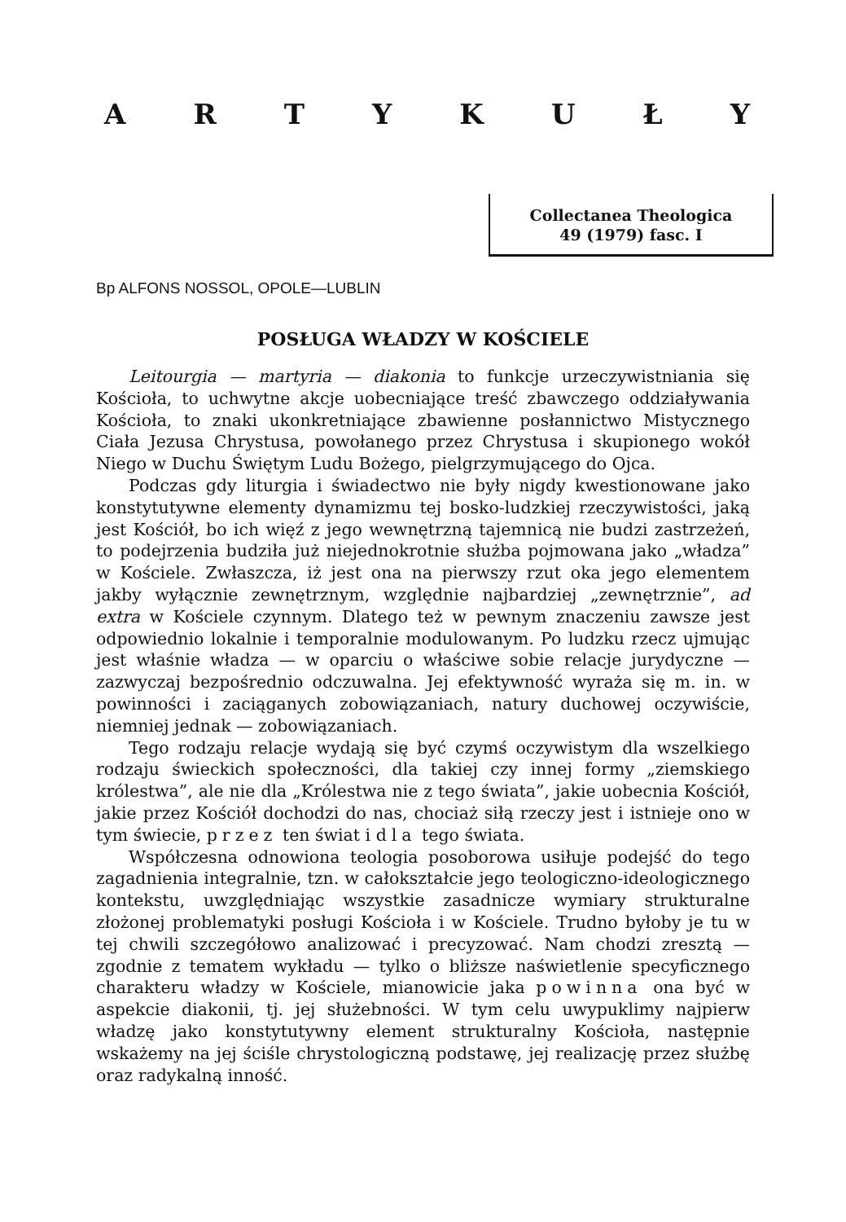A R T Y K U Ł Y
Collectanea Theologica
49 (1979) fasc. I
Bp ALFONS NOSSOL, OPOLE—LUBLIN
POSŁUGA WŁADZY W KOŚCIELE
Leitourgia — martyria — diakonia to funkcje urzeczywistniania się Kościoła, to uchwytne akcje uobecniające treść zbawczego oddziaływania Kościoła, to znaki ukonkretniające zbawienne posłannictwo Mistycznego Ciała Jezusa Chrystusa, powołanego przez Chrystusa i skupionego wokół Niego w Duchu Świętym Ludu Bożego, pielgrzymującego do Ojca.
Podczas gdy liturgia i świadectwo nie były nigdy kwestionowane jako konstytutywne elementy dynamizmu tej bosko-ludzkiej rzeczywistości, jaką jest Kościół, bo ich więź z jego wewnętrzną tajemnicą nie budzi zastrzeżeń, to podejrzenia budziła już niejednokrotnie służba pojmowana jako „władza” w Kościele. Zwłaszcza, iż jest ona na pierwszy rzut oka jego elementem jakby wyłącznie zewnętrznym, względnie najbardziej „zewnętrznie”, ad extra w Kościele czynnym. Dlatego też w pewnym znaczeniu zawsze jest odpowiednio lokalnie i temporalnie modulowanym. Po ludzku rzecz ujmując jest właśnie władza — w oparciu o właściwe sobie relacje jurydyczne — zazwyczaj bezpośrednio odczuwalna. Jej efektywność wyraża się m. in. w powinności i zaciąganych zobowiązaniach, natury duchowej oczywiście, niemniej jednak — zobowiązaniach.
Tego rodzaju relacje wydają się być czymś oczywistym dla wszelkiego rodzaju świeckich społeczności, dla takiej czy innej formy „ziemskiego królestwa”, ale nie dla „Królestwa nie z tego świata”, jakie uobecnia Kościół, jakie przez Kościół dochodzi do nas, chociaż siłą rzeczy jest i istnieje ono w tym świecie, przez ten świat i dla tego świata.
Współczesna odnowiona teologia posoborowa usiłuje podejść do tego zagadnienia integralnie, tzn. w całokształcie jego teologiczno-ideologicznego kontekstu, uwzględniając wszystkie zasadnicze wymiary strukturalne złożonej problematyki posługi Kościoła i w Kościele. Trudno byłoby je tu w tej chwili szczegółowo analizować i precyzować. Nam chodzi zresztą — zgodnie z tematem wykładu — tylko o bliższe naświetlenie specyficznego charakteru władzy w Kościele, mianowicie jaka powinna ona być w aspekcie diakonii, tj. jej służebności. W tym celu uwypuklimy najpierw władzę jako konstytutywny element strukturalny Kościoła, następnie wskażemy na jej ściśle chrystologiczną podstawę, jej realizację przez służbę oraz radykalną inność.